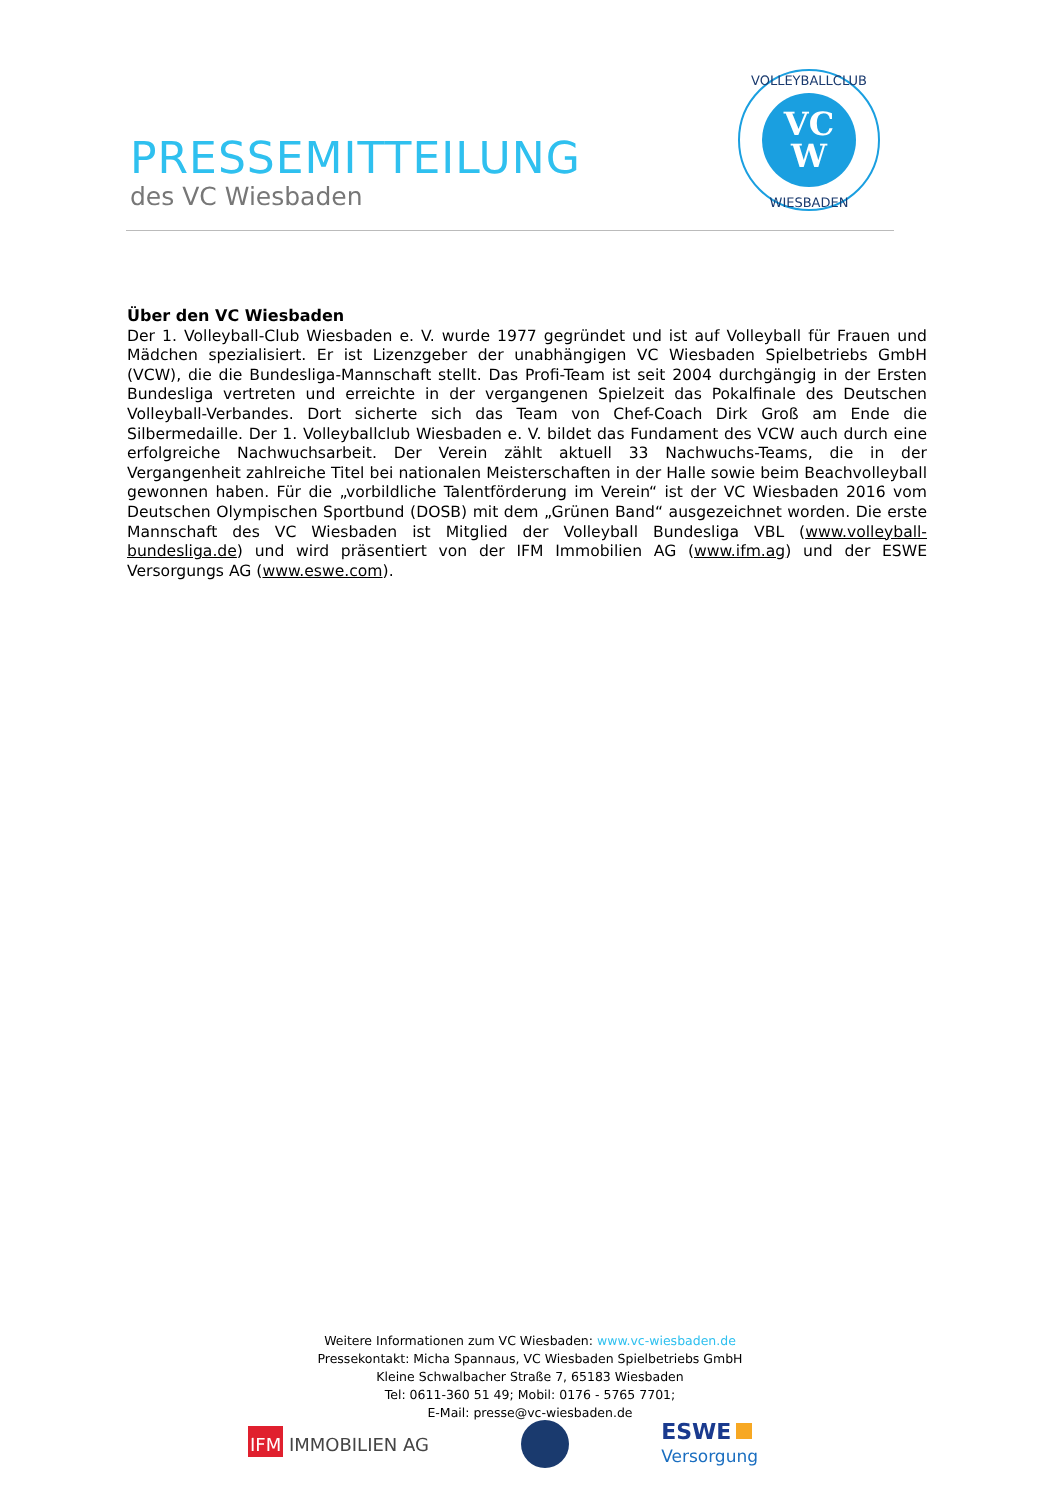PRESSEMITTEILUNG
des VC Wiesbaden
VC
W
VOLLEYBALLCLUB
WIESBADEN
Über den VC Wiesbaden
Der 1. Volleyball-Club Wiesbaden e. V. wurde 1977 gegründet und ist auf Volleyball für Frauen und Mädchen spezialisiert. Er ist Lizenzgeber der unabhängigen VC Wiesbaden Spielbetriebs GmbH (VCW), die die Bundesliga-Mannschaft stellt. Das Profi-Team ist seit 2004 durchgängig in der Ersten Bundesliga vertreten und erreichte in der vergangenen Spielzeit das Pokalfinale des Deutschen Volleyball-Verbandes. Dort sicherte sich das Team von Chef-Coach Dirk Groß am Ende die Silbermedaille. Der 1. Volleyballclub Wiesbaden e. V. bildet das Fundament des VCW auch durch eine erfolgreiche Nachwuchsarbeit. Der Verein zählt aktuell 33 Nachwuchs-Teams, die in der Vergangenheit zahlreiche Titel bei nationalen Meisterschaften in der Halle sowie beim Beachvolleyball gewonnen haben. Für die „vorbildliche Talentförderung im Verein“ ist der VC Wiesbaden 2016 vom Deutschen Olympischen Sportbund (DOSB) mit dem „Grünen Band“ ausgezeichnet worden. Die erste Mannschaft des VC Wiesbaden ist Mitglied der Volleyball Bundesliga VBL (www.volleyball-bundesliga.de) und wird präsentiert von der IFM Immobilien AG (www.ifm.ag) und der ESWE Versorgungs AG (www.eswe.com).
Weitere Informationen zum VC Wiesbaden: www.vc-wiesbaden.de
Pressekontakt: Micha Spannaus, VC Wiesbaden Spielbetriebs GmbH
Kleine Schwalbacher Straße 7, 65183 Wiesbaden
Tel: 0611-360 51 49; Mobil: 0176 - 5765 7701;
E-Mail: presse@vc-wiesbaden.de
IFM IMMOBILIEN AG
ESWE
Versorgung